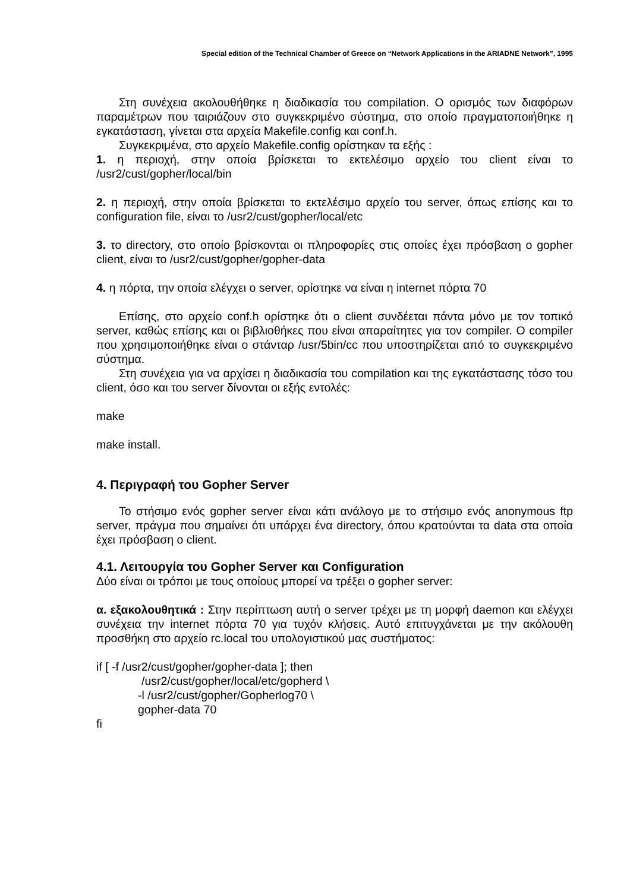Special edition of the Technical Chamber of Greece on “Network Applications in the ARIADNE Network”, 1995
Στη συνέχεια ακολουθήθηκε η διαδικασία του compilation. Ο ορισμός των διαφόρων παραμέτρων που ταιριάζουν στο συγκεκριμένο σύστημα, στο οποίο πραγματοποιήθηκε η εγκατάσταση, γίνεται στα αρχεία Makefile.config και conf.h.
Συγκεκριμένα, στο αρχείο Makefile.config ορίστηκαν τα εξής :
1. η περιοχή, στην οποία βρίσκεται το εκτελέσιμο αρχείο του client είναι το /usr2/cust/gopher/local/bin
2. η περιοχή, στην οποία βρίσκεται το εκτελέσιμο αρχείο του server, όπως επίσης και το configuration file, είναι το /usr2/cust/gopher/local/etc
3. το directory, στο οποίο βρίσκονται οι πληροφορίες στις οποίες έχει πρόσβαση ο gopher client, είναι το /usr2/cust/gopher/gopher-data
4. η πόρτα, την οποία ελέγχει ο server, ορίστηκε να είναι η internet πόρτα 70
Επίσης, στο αρχείο conf.h ορίστηκε ότι ο client συνδέεται πάντα μόνο με τον τοπικό server, καθώς επίσης και οι βιβλιοθήκες που είναι απαραίτητες για τον compiler. Ο compiler που χρησιμοποιήθηκε είναι ο στάνταρ /usr/5bin/cc που υποστηρίζεται από το συγκεκριμένο σύστημα.
Στη συνέχεια για να αρχίσει η διαδικασία του compilation και της εγκατάστασης τόσο του client, όσο και του server δίνονται οι εξής εντολές:
make
make install.
4. Περιγραφή του Gopher Server
Το στήσιμο ενός gopher server είναι κάτι ανάλογο με το στήσιμο ενός anonymous ftp server, πράγμα που σημαίνει ότι υπάρχει ένα directory, όπου κρατούνται τα data στα οποία έχει πρόσβαση ο client.
4.1. Λειτουργία του Gopher Server και Configuration
Δύο είναι οι τρόποι με τους οποίους μπορεί να τρέξει ο gopher server:
α. εξακολουθητικά : Στην περίπτωση αυτή ο server τρέχει με τη μορφή daemon και ελέγχει συνέχεια την internet πόρτα 70 για τυχόν κλήσεις. Αυτό επιτυγχάνεται με την ακόλουθη προσθήκη στο αρχείο rc.local του υπολογιστικού μας συστήματος:
if [ -f /usr2/cust/gopher/gopher-data ]; then
/usr2/cust/gopher/local/etc/gopherd \
-l /usr2/cust/gopher/Gopherlog70 \
gopher-data 70
fi